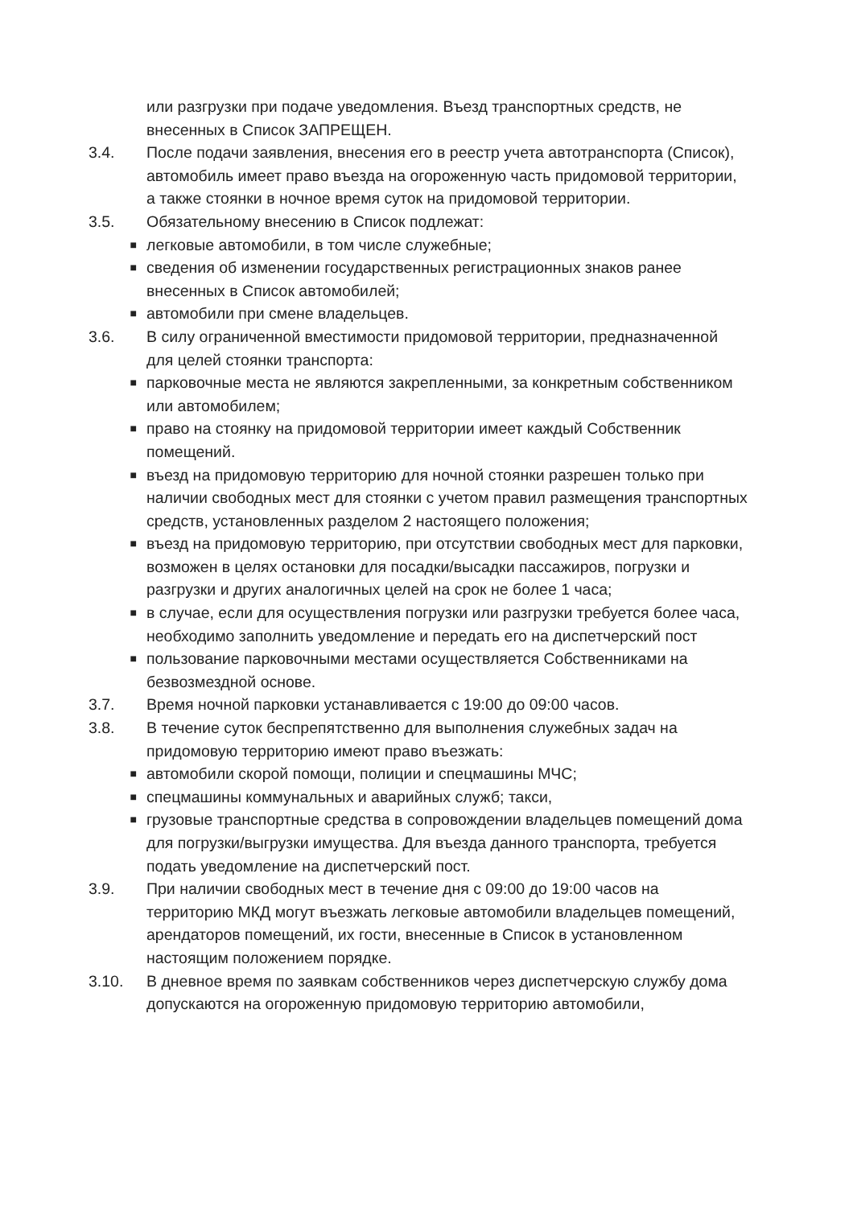или разгрузки при подаче уведомления. Въезд транспортных средств, не внесенных в Список ЗАПРЕЩЕН.
3.4. После подачи заявления, внесения его в реестр учета автотранспорта (Список), автомобиль имеет право въезда на огороженную часть придомовой территории, а также стоянки в ночное время суток на придомовой территории.
3.5. Обязательному внесению в Список подлежат:
■
легковые автомобили, в том числе служебные;
■
сведения об изменении государственных регистрационных знаков ранее внесенных в Список автомобилей;
■
автомобили при смене владельцев.
3.6. В силу ограниченной вместимости придомовой территории, предназначенной для целей стоянки транспорта:
■
парковочные места не являются закрепленными, за конкретным собственником или автомобилем;
■
право на стоянку на придомовой территории имеет каждый Собственник помещений.
■
въезд на придомовую территорию для ночной стоянки разрешен только при наличии свободных мест для стоянки с учетом правил размещения транспортных средств, установленных разделом 2 настоящего положения;
■
въезд на придомовую территорию, при отсутствии свободных мест для парковки, возможен в целях остановки для посадки/высадки пассажиров, погрузки и разгрузки и других аналогичных целей на срок не более 1 часа;
■
в случае, если для осуществления погрузки или разгрузки требуется более часа, необходимо заполнить уведомление и передать его на диспетчерский пост
■
пользование парковочными местами осуществляется Собственниками на безвозмездной основе.
3.7. Время ночной парковки устанавливается с 19:00 до 09:00 часов.
3.8. В течение суток беспрепятственно для выполнения служебных задач на придомовую территорию имеют право въезжать:
■
автомобили скорой помощи, полиции и спецмашины МЧС;
■
спецмашины коммунальных и аварийных служб; такси,
■
грузовые транспортные средства в сопровождении владельцев помещений дома для погрузки/выгрузки имущества. Для въезда данного транспорта, требуется подать уведомление на диспетчерский пост.
3.9. При наличии свободных мест в течение дня с 09:00 до 19:00 часов на территорию МКД могут въезжать легковые автомобили владельцев помещений, арендаторов помещений, их гости, внесенные в Список в установленном настоящим положением порядке.
3.10. В дневное время по заявкам собственников через диспетчерскую службу дома допускаются на огороженную придомовую территорию автомобили,